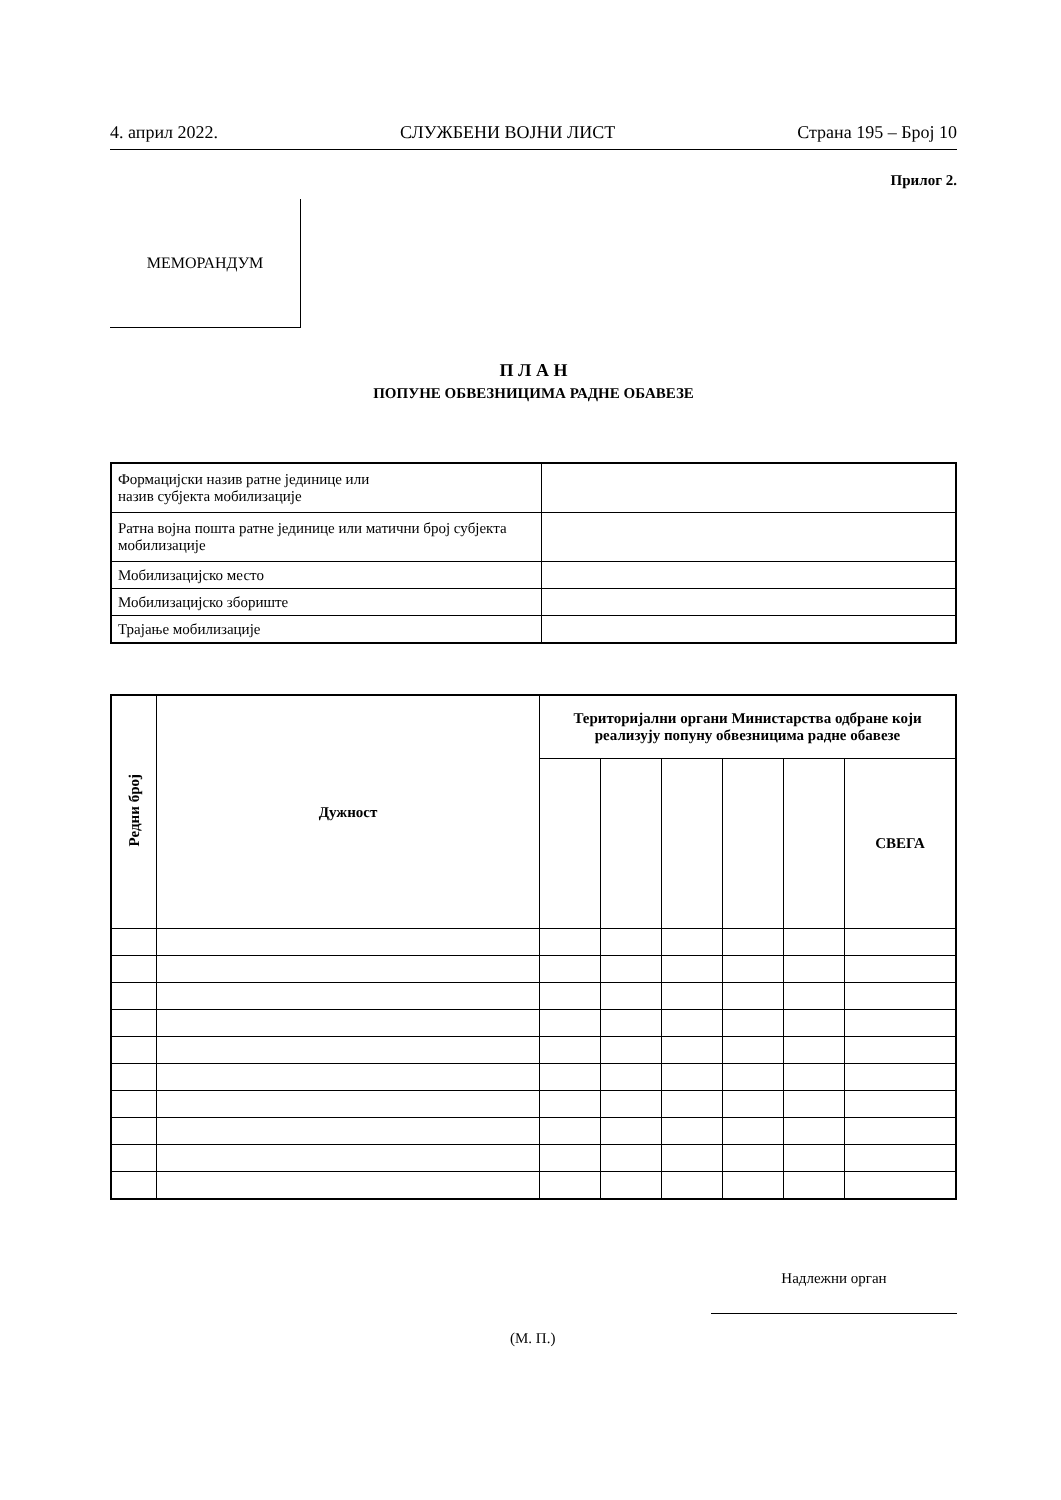4. април 2022. СЛУЖБЕНИ ВОЈНИ ЛИСТ Страна 195 – Број 10
Прилог 2.
МЕМОРАНДУМ
П Л А Н
ПОПУНЕ ОБВЕЗНИЦИМА РАДНЕ ОБАВЕЗЕ
| Формацијски назив ратне јединице или назив субјекта мобилизације | |
| Ратна војна пошта ратне јединице или матични број субјекта мобилизације | |
| Мобилизацијско место | |
| Мобилизацијско збориште | |
| Трајање мобилизације | |
| Редни број | Дужност | Територијални органи Министарства одбране који реализују попуну обвезницима радне обавезе | | | | | |
| --- | --- | --- | --- | --- | --- | --- | --- |
| | | | | | | | СВЕГА |
(М. П.) Надлежни орган